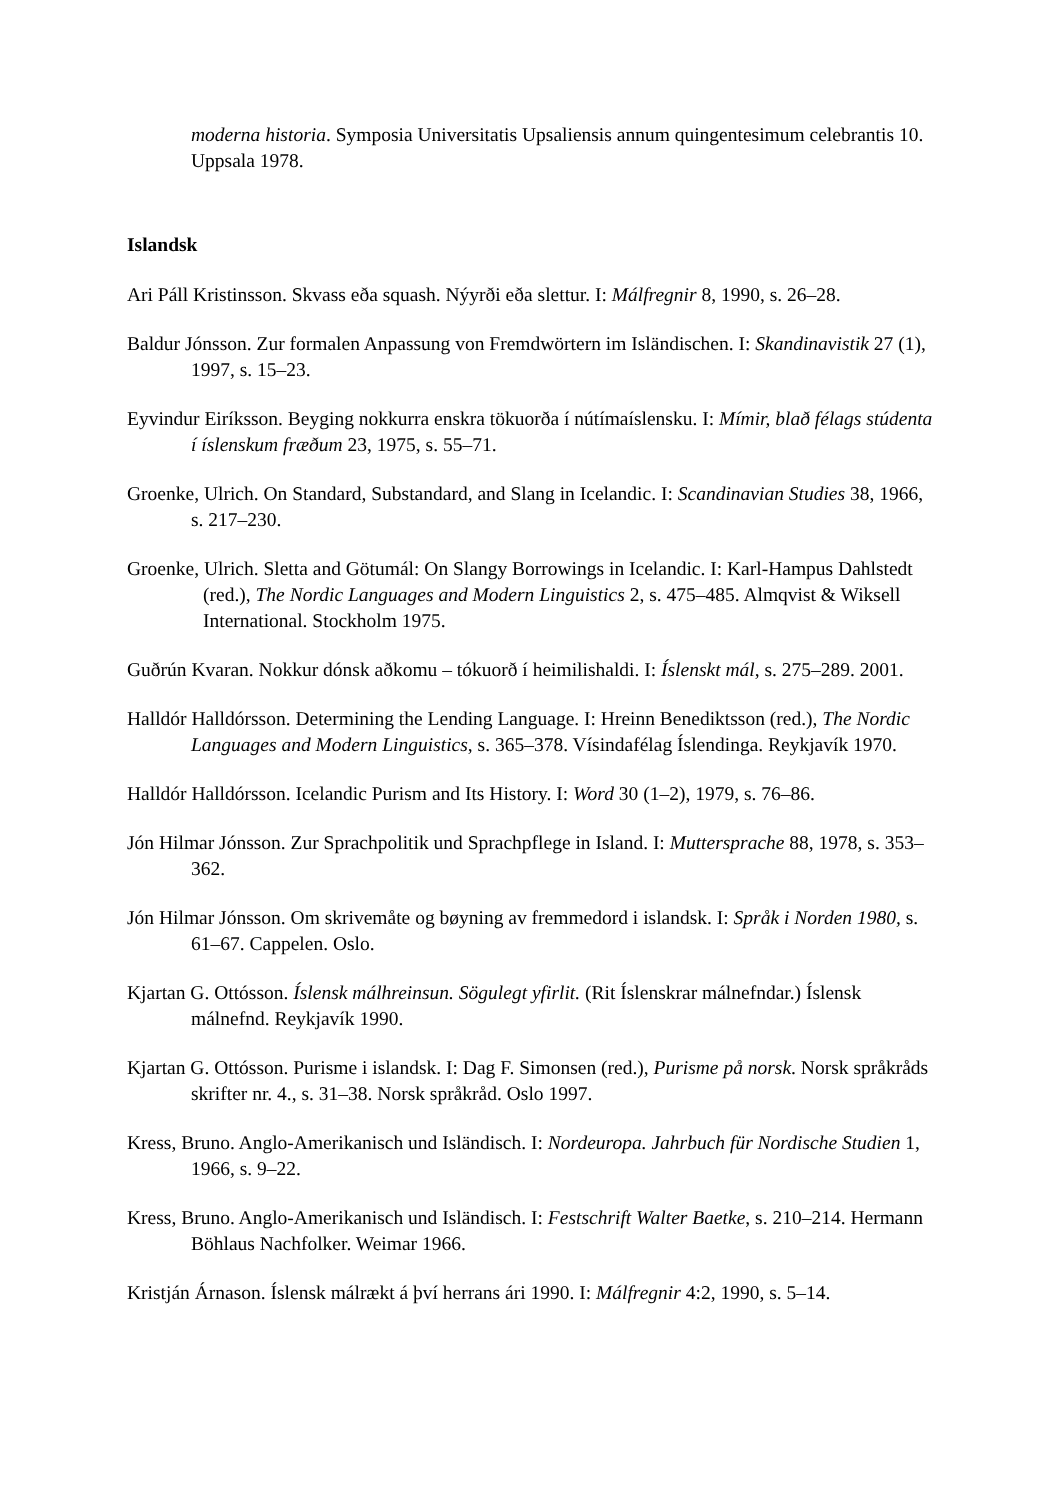moderna historia. Symposia Universitatis Upsaliensis annum quingentesimum celebrantis 10. Uppsala 1978.
Islandsk
Ari Páll Kristinsson. Skvass eða squash. Nýyrði eða slettur. I: Málfregnir 8, 1990, s. 26–28.
Baldur Jónsson. Zur formalen Anpassung von Fremdwörtern im Isländischen. I: Skandinavistik 27 (1), 1997, s. 15–23.
Eyvindur Eiríksson. Beyging nokkurra enskra tökuorða í nútímaíslensku. I: Mímir, blað félags stúdenta í íslenskum fræðum 23, 1975, s. 55–71.
Groenke, Ulrich. On Standard, Substandard, and Slang in Icelandic. I: Scandinavian Studies 38, 1966, s. 217–230.
Groenke, Ulrich. Sletta and Götumál: On Slangy Borrowings in Icelandic. I: Karl-Hampus Dahlstedt (red.), The Nordic Languages and Modern Linguistics 2, s. 475–485. Almqvist & Wiksell International. Stockholm 1975.
Guðrún Kvaran. Nokkur dónsk aðkomu – tókuorð í heimilishaldi. I: Íslenskt mál, s. 275–289. 2001.
Halldór Halldórsson. Determining the Lending Language. I: Hreinn Benediktsson (red.), The Nordic Languages and Modern Linguistics, s. 365–378. Vísindafélag Íslendinga. Reykjavík 1970.
Halldór Halldórsson. Icelandic Purism and Its History. I: Word 30 (1–2), 1979, s. 76–86.
Jón Hilmar Jónsson. Zur Sprachpolitik und Sprachpflege in Island. I: Muttersprache 88, 1978, s. 353–362.
Jón Hilmar Jónsson. Om skrivemåte og bøyning av fremmedord i islandsk. I: Språk i Norden 1980, s. 61–67. Cappelen. Oslo.
Kjartan G. Ottósson. Íslensk málhreinsun. Sögulegt yfirlit. (Rit Íslenskrar málnefndar.) Íslensk málnefnd. Reykjavík 1990.
Kjartan G. Ottósson. Purisme i islandsk. I: Dag F. Simonsen (red.), Purisme på norsk. Norsk språkråds skrifter nr. 4., s. 31–38. Norsk språkråd. Oslo 1997.
Kress, Bruno. Anglo-Amerikanisch und Isländisch. I: Nordeuropa. Jahrbuch für Nordische Studien 1, 1966, s. 9–22.
Kress, Bruno. Anglo-Amerikanisch und Isländisch. I: Festschrift Walter Baetke, s. 210–214. Hermann Böhlaus Nachfolker. Weimar 1966.
Kristján Árnason. Íslensk málrækt á því herrans ári 1990. I: Málfregnir 4:2, 1990, s. 5–14.